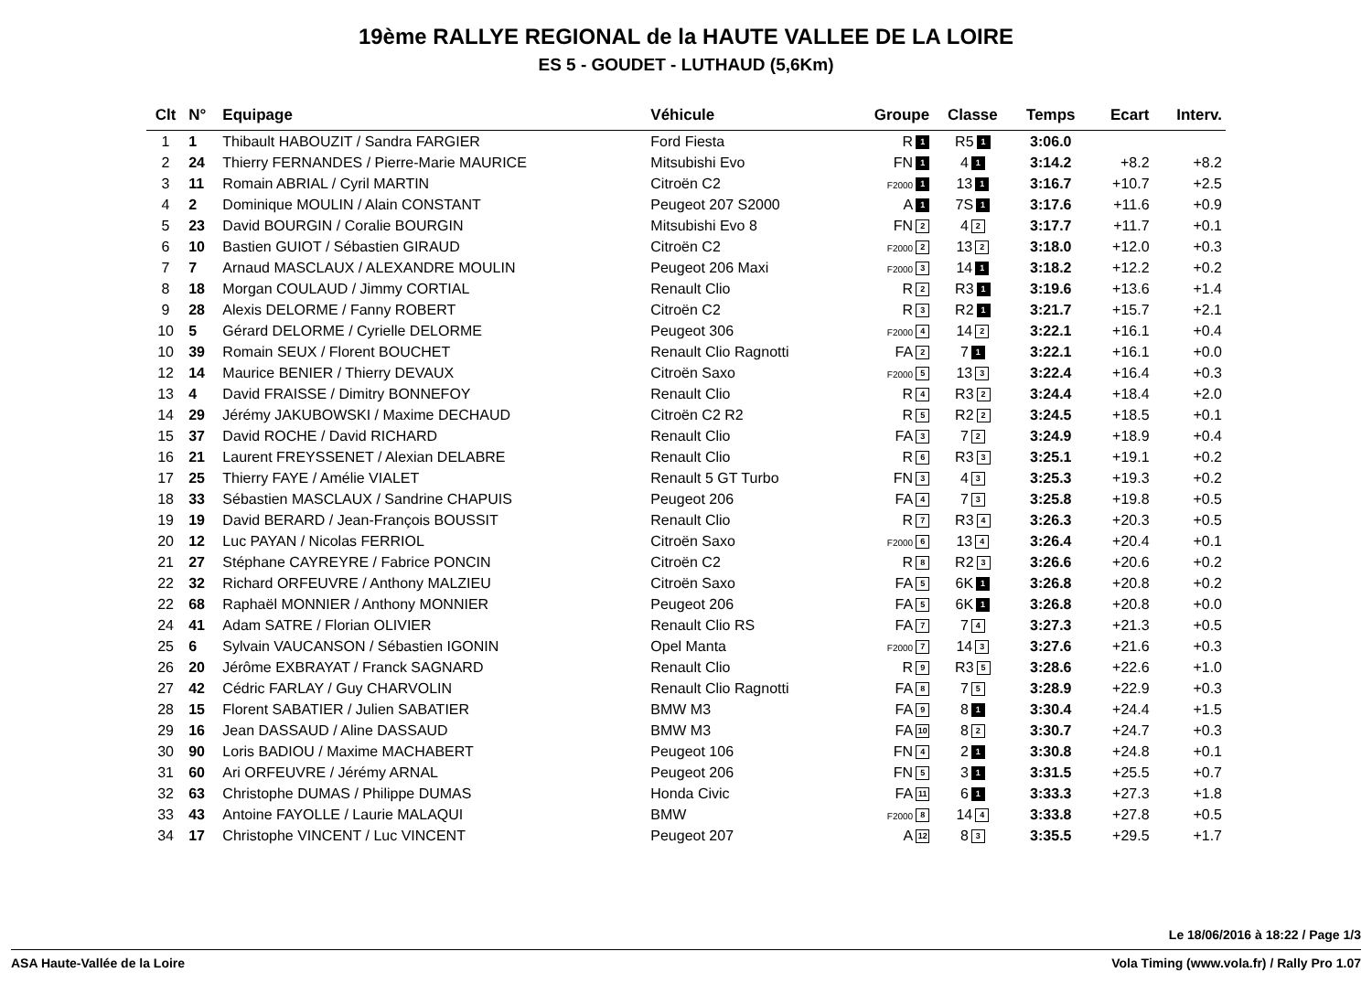19ème RALLYE REGIONAL de la HAUTE VALLEE DE LA LOIRE
ES 5 - GOUDET - LUTHAUD (5,6Km)
| Clt | N° | Equipage | Véhicule | Groupe | Classe | Temps | Ecart | Interv. |
| --- | --- | --- | --- | --- | --- | --- | --- | --- |
| 1 | 1 | Thibault HABOUZIT / Sandra FARGIER | Ford Fiesta | R 1 | R5 1 | 3:06.0 | | |
| 2 | 24 | Thierry FERNANDES / Pierre-Marie MAURICE | Mitsubishi Evo | FN 1 | 4 1 | 3:14.2 | +8.2 | +8.2 |
| 3 | 11 | Romain ABRIAL / Cyril MARTIN | Citroën C2 | F2000 1 | 13 1 | 3:16.7 | +10.7 | +2.5 |
| 4 | 2 | Dominique MOULIN / Alain CONSTANT | Peugeot 207 S2000 | A 1 | 7S 1 | 3:17.6 | +11.6 | +0.9 |
| 5 | 23 | David BOURGIN / Coralie BOURGIN | Mitsubishi Evo 8 | FN 2 | 4 2 | 3:17.7 | +11.7 | +0.1 |
| 6 | 10 | Bastien GUIOT / Sébastien GIRAUD | Citroën C2 | F2000 2 | 13 2 | 3:18.0 | +12.0 | +0.3 |
| 7 | 7 | Arnaud MASCLAUX / ALEXANDRE MOULIN | Peugeot 206 Maxi | F2000 3 | 14 1 | 3:18.2 | +12.2 | +0.2 |
| 8 | 18 | Morgan COULAUD / Jimmy CORTIAL | Renault Clio | R 2 | R3 1 | 3:19.6 | +13.6 | +1.4 |
| 9 | 28 | Alexis DELORME / Fanny ROBERT | Citroën C2 | R 3 | R2 1 | 3:21.7 | +15.7 | +2.1 |
| 10 | 5 | Gérard DELORME / Cyrielle DELORME | Peugeot 306 | F2000 4 | 14 2 | 3:22.1 | +16.1 | +0.4 |
| 10 | 39 | Romain SEUX / Florent BOUCHET | Renault Clio Ragnotti | FA 2 | 7 1 | 3:22.1 | +16.1 | +0.0 |
| 12 | 14 | Maurice BENIER / Thierry DEVAUX | Citroën Saxo | F2000 5 | 13 3 | 3:22.4 | +16.4 | +0.3 |
| 13 | 4 | David FRAISSE / Dimitry BONNEFOY | Renault Clio | R 4 | R3 2 | 3:24.4 | +18.4 | +2.0 |
| 14 | 29 | Jérémy JAKUBOWSKI / Maxime DECHAUD | Citroën C2 R2 | R 5 | R2 2 | 3:24.5 | +18.5 | +0.1 |
| 15 | 37 | David ROCHE / David RICHARD | Renault Clio | FA 3 | 7 2 | 3:24.9 | +18.9 | +0.4 |
| 16 | 21 | Laurent FREYSSENET / Alexian DELABRE | Renault Clio | R 6 | R3 3 | 3:25.1 | +19.1 | +0.2 |
| 17 | 25 | Thierry FAYE / Amélie VIALET | Renault 5 GT Turbo | FN 3 | 4 3 | 3:25.3 | +19.3 | +0.2 |
| 18 | 33 | Sébastien MASCLAUX / Sandrine CHAPUIS | Peugeot 206 | FA 4 | 7 3 | 3:25.8 | +19.8 | +0.5 |
| 19 | 19 | David BERARD / Jean-François BOUSSIT | Renault Clio | R 7 | R3 4 | 3:26.3 | +20.3 | +0.5 |
| 20 | 12 | Luc PAYAN / Nicolas FERRIOL | Citroën Saxo | F2000 6 | 13 4 | 3:26.4 | +20.4 | +0.1 |
| 21 | 27 | Stéphane CAYREYRE / Fabrice PONCIN | Citroën C2 | R 8 | R2 3 | 3:26.6 | +20.6 | +0.2 |
| 22 | 32 | Richard ORFEUVRE / Anthony MALZIEU | Citroën Saxo | FA 5 | 6K 1 | 3:26.8 | +20.8 | +0.2 |
| 22 | 68 | Raphaël MONNIER / Anthony MONNIER | Peugeot 206 | FA 5 | 6K 1 | 3:26.8 | +20.8 | +0.0 |
| 24 | 41 | Adam SATRE / Florian OLIVIER | Renault Clio RS | FA 7 | 7 4 | 3:27.3 | +21.3 | +0.5 |
| 25 | 6 | Sylvain VAUCANSON / Sébastien IGONIN | Opel Manta | F2000 7 | 14 3 | 3:27.6 | +21.6 | +0.3 |
| 26 | 20 | Jérôme EXBRAYAT / Franck SAGNARD | Renault Clio | R 9 | R3 5 | 3:28.6 | +22.6 | +1.0 |
| 27 | 42 | Cédric FARLAY / Guy CHARVOLIN | Renault Clio Ragnotti | FA 8 | 7 5 | 3:28.9 | +22.9 | +0.3 |
| 28 | 15 | Florent SABATIER / Julien SABATIER | BMW M3 | FA 9 | 8 1 | 3:30.4 | +24.4 | +1.5 |
| 29 | 16 | Jean DASSAUD / Aline DASSAUD | BMW M3 | FA 10 | 8 2 | 3:30.7 | +24.7 | +0.3 |
| 30 | 90 | Loris BADIOU / Maxime MACHABERT | Peugeot 106 | FN 4 | 2 1 | 3:30.8 | +24.8 | +0.1 |
| 31 | 60 | Ari ORFEUVRE / Jérémy ARNAL | Peugeot 206 | FN 5 | 3 1 | 3:31.5 | +25.5 | +0.7 |
| 32 | 63 | Christophe DUMAS / Philippe DUMAS | Honda Civic | FA 11 | 6 1 | 3:33.3 | +27.3 | +1.8 |
| 33 | 43 | Antoine FAYOLLE / Laurie MALAQUI | BMW | F2000 8 | 14 4 | 3:33.8 | +27.8 | +0.5 |
| 34 | 17 | Christophe VINCENT / Luc VINCENT | Peugeot 207 | A 12 | 8 3 | 3:35.5 | +29.5 | +1.7 |
Le 18/06/2016 à 18:22 / Page 1/3
ASA Haute-Vallée de la Loire Vola Timing (www.vola.fr) / Rally Pro 1.07